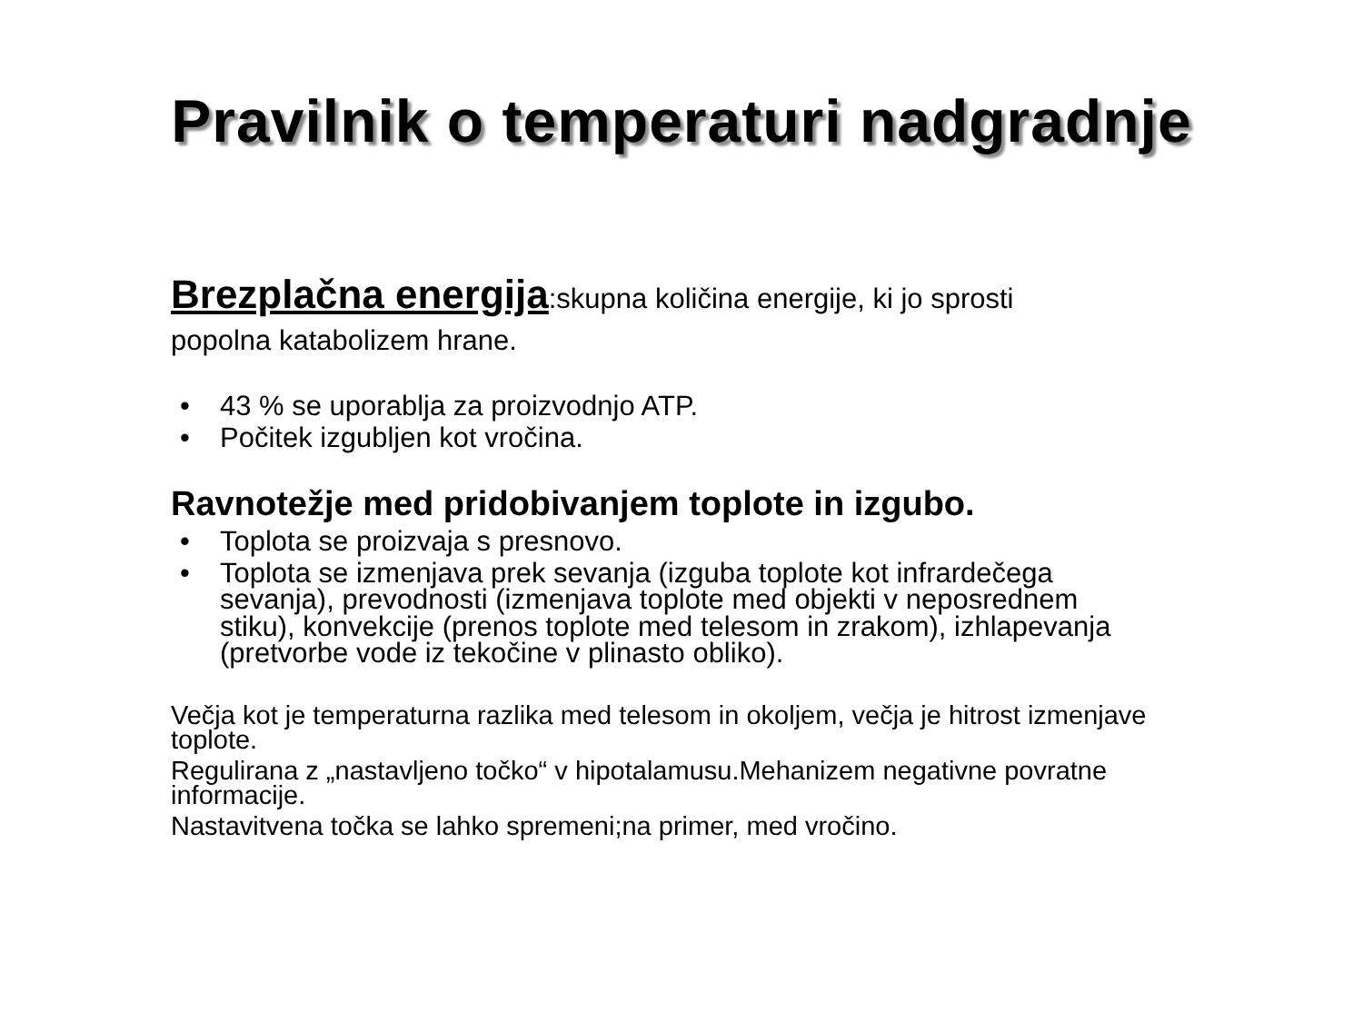Pravilnik o temperaturi nadgradnje
Brezplačna energija:skupna količina energije, ki jo sprosti
popolna katabolizem hrane.
• 43 % se uporablja za proizvodnjo ATP.
• Počitek izgubljen kot vročina.
Ravnotežje med pridobivanjem toplote in izgubo.
• Toplota se proizvaja s presnovo.
• Toplota se izmenjava prek sevanja (izguba toplote kot infrardečega sevanja), prevodnosti (izmenjava toplote med objekti v neposrednem stiku), konvekcije (prenos toplote med telesom in zrakom), izhlapevanja (pretvorbe vode iz tekočine v plinasto obliko).
Večja kot je temperaturna razlika med telesom in okoljem, večja je hitrost izmenjave toplote.
Regulirana z „nastavljeno točko“ v hipotalamusu.Mehanizem negativne povratne informacije.
Nastavitvena točka se lahko spremeni;na primer, med vročino.